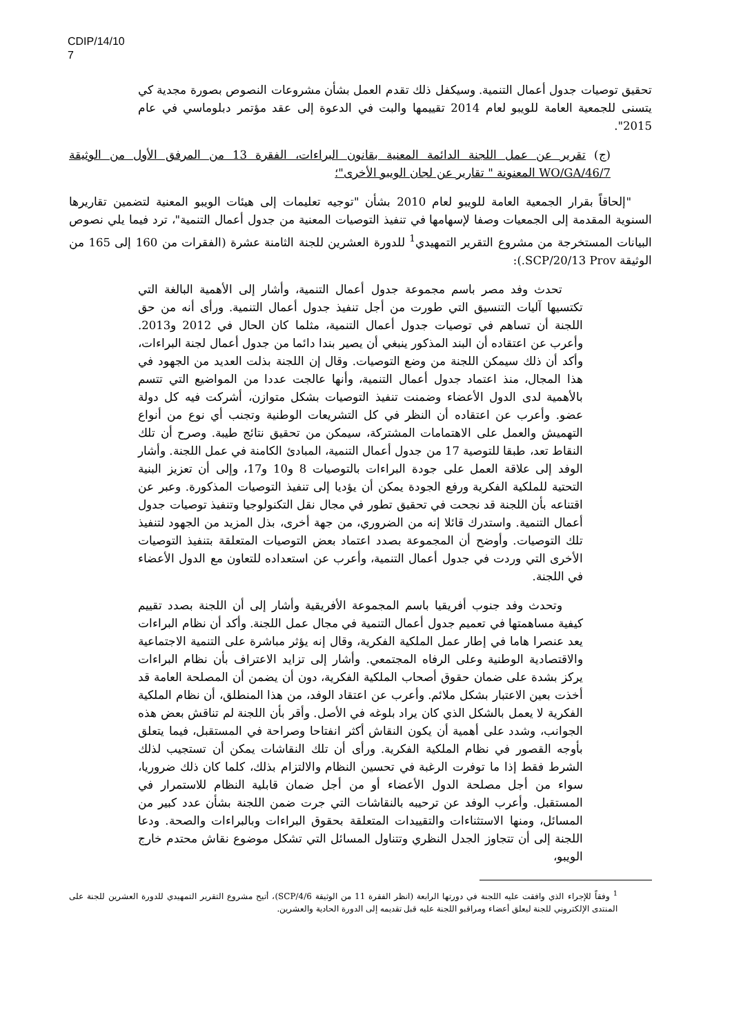CDIP/14/10
7
تحقيق توصيات جدول أعمال التنمية. وسيكفل ذلك تقدم العمل بشأن مشروعات النصوص بصورة مجدية كي يتسنى للجمعية العامة للويبو لعام 2014 تقييمها والبت في الدعوة إلى عقد مؤتمر دبلوماسي في عام 2015".
(ج) تقرير عن عمل اللجنة الدائمة المعنية بقانون البراءات، الفقرة 13 من المرفق الأول من الوثيقة WO/GA/46/7 المعنونة " تقارير عن لجان الويبو الأخرى"؛
"إلحاقاً بقرار الجمعية العامة للويبو لعام 2010 بشأن "توجيه تعليمات إلى هيئات الويبو المعنية لتضمين تقاريرها السنوية المقدمة إلى الجمعيات وصفا لإسهامها في تنفيذ التوصيات المعنية من جدول أعمال التنمية"، ترد فيما يلي نصوص البيانات المستخرجة من مشروع التقرير التمهيدي<sup>1</sup> للدورة العشرين للجنة الثامنة عشرة (الفقرات من 160 إلى 165 من الوثيقة SCP/20/13 Prov.):
تحدث وفد مصر باسم مجموعة جدول أعمال التنمية، وأشار إلى الأهمية البالغة التي تكتسيها آليات التنسيق التي طورت من أجل تنفيذ جدول أعمال التنمية. ورأى أنه من حق اللجنة أن تساهم في توصيات جدول أعمال التنمية، مثلما كان الحال في 2012 و2013. وأعرب عن اعتقاده أن البند المذكور ينبغي أن يصير بندا دائما من جدول أعمال لجنة البراءات، وأكد أن ذلك سيمكن اللجنة من وضع التوصيات. وقال إن اللجنة بذلت العديد من الجهود في هذا المجال، منذ اعتماد جدول أعمال التنمية، وأنها عالجت عددا من المواضيع التي تتسم بالأهمية لدى الدول الأعضاء وضمنت تنفيذ التوصيات بشكل متوازن، أشركت فيه كل دولة عضو. وأعرب عن اعتقاده أن النظر في كل التشريعات الوطنية وتجنب أي نوع من أنواع التهميش والعمل على الاهتمامات المشتركة، سيمكن من تحقيق نتائج طيبة. وصرح أن تلك النقاط تعد، طبقا للتوصية 17 من جدول أعمال التنمية، المبادئ الكامنة في عمل اللجنة. وأشار الوفد إلى علاقة العمل على جودة البراءات بالتوصيات 8 و10 و17، وإلى أن تعزيز البنية التحتية للملكية الفكرية ورفع الجودة يمكن أن يؤديا إلى تنفيذ التوصيات المذكورة. وعبر عن اقتناعه بأن اللجنة قد نجحت في تحقيق تطور في مجال نقل التكنولوجيا وتنفيذ توصيات جدول أعمال التنمية. واستدرك قائلا إنه من الضروري، من جهة أخرى، بذل المزيد من الجهود لتنفيذ تلك التوصيات. وأوضح أن المجموعة بصدد اعتماد بعض التوصيات المتعلقة بتنفيذ التوصيات الأخرى التي وردت في جدول أعمال التنمية، وأعرب عن استعداده للتعاون مع الدول الأعضاء في اللجنة.
وتحدث وفد جنوب أفريقيا باسم المجموعة الأفريقية وأشار إلى أن اللجنة بصدد تقييم كيفية مساهمتها في تعميم جدول أعمال التنمية في مجال عمل اللجنة. وأكد أن نظام البراءات يعد عنصرا هاما في إطار عمل الملكية الفكرية، وقال إنه يؤثر مباشرة على التنمية الاجتماعية والاقتصادية الوطنية وعلى الرفاه المجتمعي. وأشار إلى تزايد الاعتراف بأن نظام البراءات يركز بشدة على ضمان حقوق أصحاب الملكية الفكرية، دون أن يضمن أن المصلحة العامة قد أخذت بعين الاعتبار بشكل ملائم. وأعرب عن اعتقاد الوفد، من هذا المنطلق، أن نظام الملكية الفكرية لا يعمل بالشكل الذي كان يراد بلوغه في الأصل. وأقر بأن اللجنة لم تناقش بعض هذه الجوانب، وشدد على أهمية أن يكون النقاش أكثر انفتاحا وصراحة في المستقبل، فيما يتعلق بأوجه القصور في نظام الملكية الفكرية. ورأى أن تلك النقاشات يمكن أن تستجيب لذلك الشرط فقط إذا ما توفرت الرغبة في تحسين النظام والالتزام بذلك، كلما كان ذلك ضروريا، سواء من أجل مصلحة الدول الأعضاء أو من أجل ضمان قابلية النظام للاستمرار في المستقبل. وأعرب الوفد عن ترحيبه بالنقاشات التي جرت ضمن اللجنة بشأن عدد كبير من المسائل، ومنها الاستثناءات والتقييدات المتعلقة بحقوق البراءات وبالبراءات والصحة. ودعا اللجنة إلى أن تتجاوز الجدل النظري وتتناول المسائل التي تشكل موضوع نقاش محتدم خارج الويبو،
<sup>1</sup> وفقاً للإجراء الذي وافقت عليه اللجنة في دورتها الرابعة (انظر الفقرة 11 من الوثيقة SCP/4/6)، أتيح مشروع التقرير التمهيدي للدورة العشرين للجنة على المنتدى الإلكتروني للجنة ليعلق أعضاء ومراقبو اللجنة عليه قبل تقديمه إلى الدورة الحادية والعشرين.